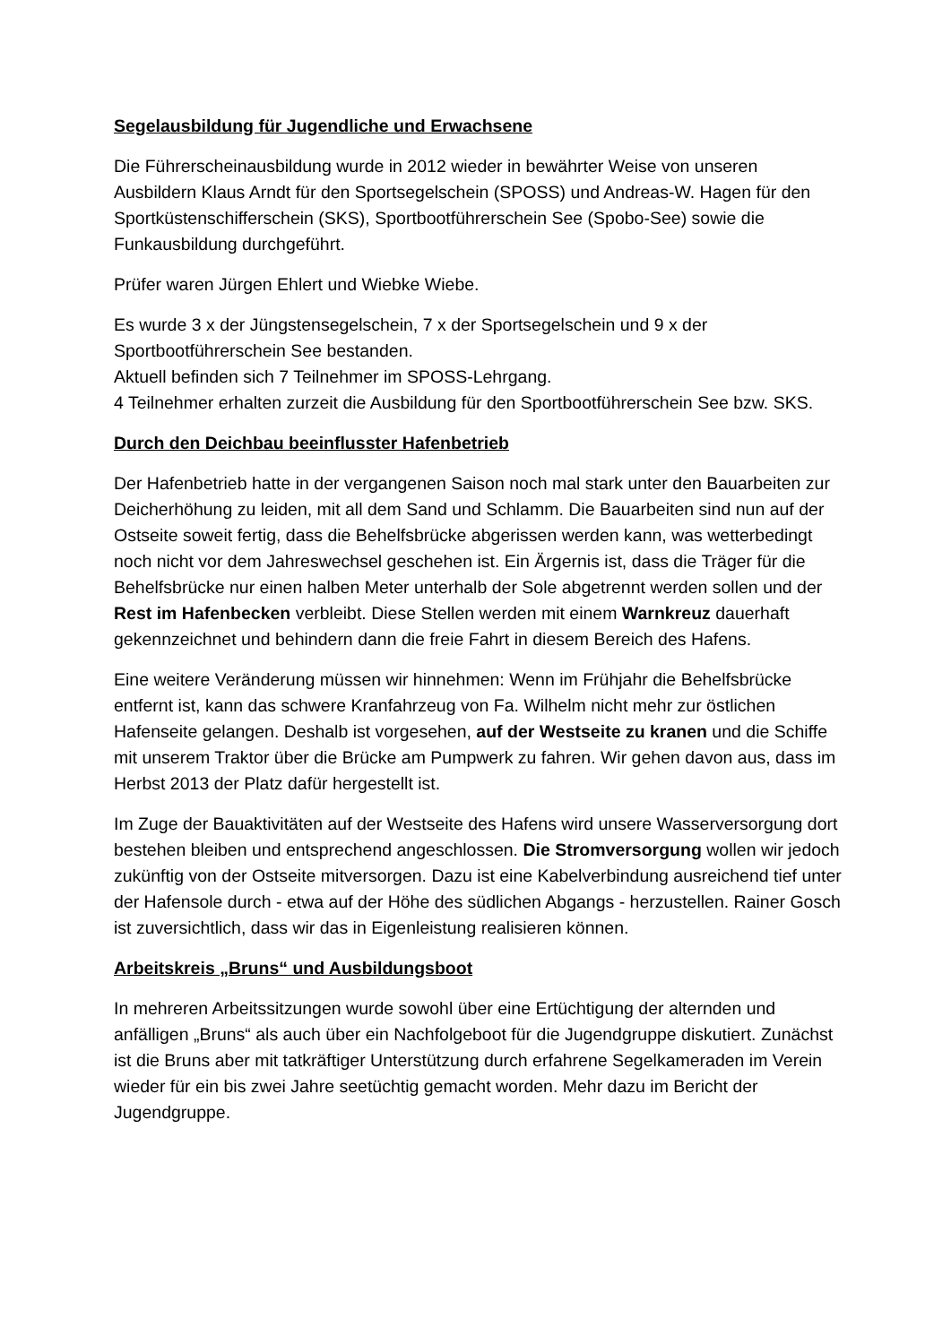Segelausbildung für Jugendliche und Erwachsene
Die Führerscheinausbildung wurde in 2012 wieder in bewährter Weise von unseren Ausbildern Klaus Arndt für den Sportsegelschein (SPOSS) und Andreas-W. Hagen für den Sportküstenschifferschein (SKS), Sportbootführerschein See (Spobo-See) sowie die Funkausbildung durchgeführt.
Prüfer waren Jürgen Ehlert und Wiebke Wiebe.
Es wurde 3 x der Jüngstensegelschein, 7 x der Sportsegelschein und 9 x der Sportbootführerschein See bestanden.
Aktuell befinden sich 7 Teilnehmer im SPOSS-Lehrgang.
4 Teilnehmer erhalten zurzeit die Ausbildung für den Sportbootführerschein See bzw. SKS.
Durch den Deichbau beeinflusster Hafenbetrieb
Der Hafenbetrieb hatte in der vergangenen Saison noch mal stark unter den Bauarbeiten zur Deicherhöhung zu leiden, mit all dem Sand und Schlamm. Die Bauarbeiten sind nun auf der Ostseite soweit fertig, dass die Behelfsbrücke abgerissen werden kann, was wetterbedingt noch nicht vor dem Jahreswechsel geschehen ist. Ein Ärgernis ist, dass die Träger für die Behelfsbrücke nur einen halben Meter unterhalb der Sole abgetrennt werden sollen und der Rest im Hafenbecken verbleibt. Diese Stellen werden mit einem Warnkreuz dauerhaft gekennzeichnet und behindern dann die freie Fahrt in diesem Bereich des Hafens.
Eine weitere Veränderung müssen wir hinnehmen: Wenn im Frühjahr die Behelfsbrücke entfernt ist, kann das schwere Kranfahrzeug von Fa. Wilhelm nicht mehr zur östlichen Hafenseite gelangen. Deshalb ist vorgesehen, auf der Westseite zu kranen und die Schiffe mit unserem Traktor über die Brücke am Pumpwerk zu fahren. Wir gehen davon aus, dass im Herbst 2013 der Platz dafür hergestellt ist.
Im Zuge der Bauaktivitäten auf der Westseite des Hafens wird unsere Wasserversorgung dort bestehen bleiben und entsprechend angeschlossen. Die Stromversorgung wollen wir jedoch zukünftig von der Ostseite mitversorgen. Dazu ist eine Kabelverbindung ausreichend tief unter der Hafensole durch - etwa auf der Höhe des südlichen Abgangs - herzustellen. Rainer Gosch ist zuversichtlich, dass wir das in Eigenleistung realisieren können.
Arbeitskreis „Bruns“ und Ausbildungsboot
In mehreren Arbeitssitzungen wurde sowohl über eine Ertüchtigung der alternden und anfälligen „Bruns“ als auch über ein Nachfolgeboot für die Jugendgruppe diskutiert. Zunächst ist die Bruns aber mit tatkräftiger Unterstützung durch erfahrene Segelkameraden im Verein wieder für ein bis zwei Jahre seetüchtig gemacht worden. Mehr dazu im Bericht der Jugendgruppe.